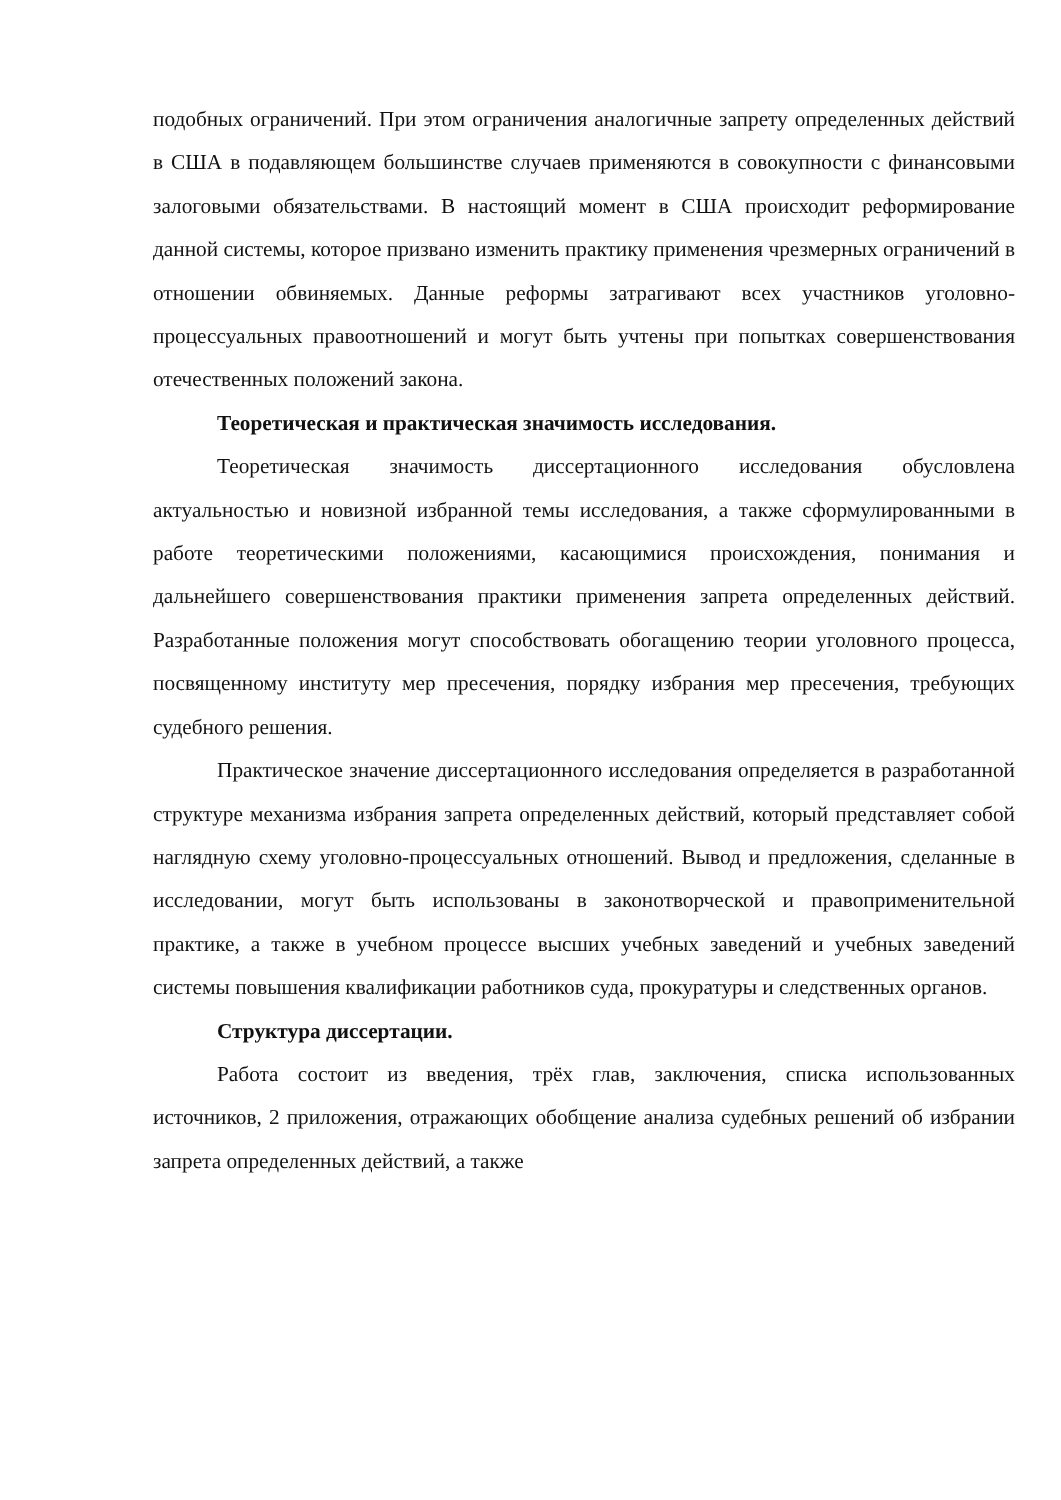подобных ограничений. При этом ограничения аналогичные запрету определенных действий в США в подавляющем большинстве случаев применяются в совокупности с финансовыми залоговыми обязательствами. В настоящий момент в США происходит реформирование данной системы, которое призвано изменить практику применения чрезмерных ограничений в отношении обвиняемых. Данные реформы затрагивают всех участников уголовно-процессуальных правоотношений и могут быть учтены при попытках совершенствования отечественных положений закона.
Теоретическая и практическая значимость исследования.
Теоретическая значимость диссертационного исследования обусловлена актуальностью и новизной избранной темы исследования, а также сформулированными в работе теоретическими положениями, касающимися происхождения, понимания и дальнейшего совершенствования практики применения запрета определенных действий. Разработанные положения могут способствовать обогащению теории уголовного процесса, посвященному институту мер пресечения, порядку избрания мер пресечения, требующих судебного решения.
Практическое значение диссертационного исследования определяется в разработанной структуре механизма избрания запрета определенных действий, который представляет собой наглядную схему уголовно-процессуальных отношений. Вывод и предложения, сделанные в исследовании, могут быть использованы в законотворческой и правоприменительной практике, а также в учебном процессе высших учебных заведений и учебных заведений системы повышения квалификации работников суда, прокуратуры и следственных органов.
Структура диссертации.
Работа состоит из введения, трёх глав, заключения, списка использованных источников, 2 приложения, отражающих обобщение анализа судебных решений об избрании запрета определенных действий, а также